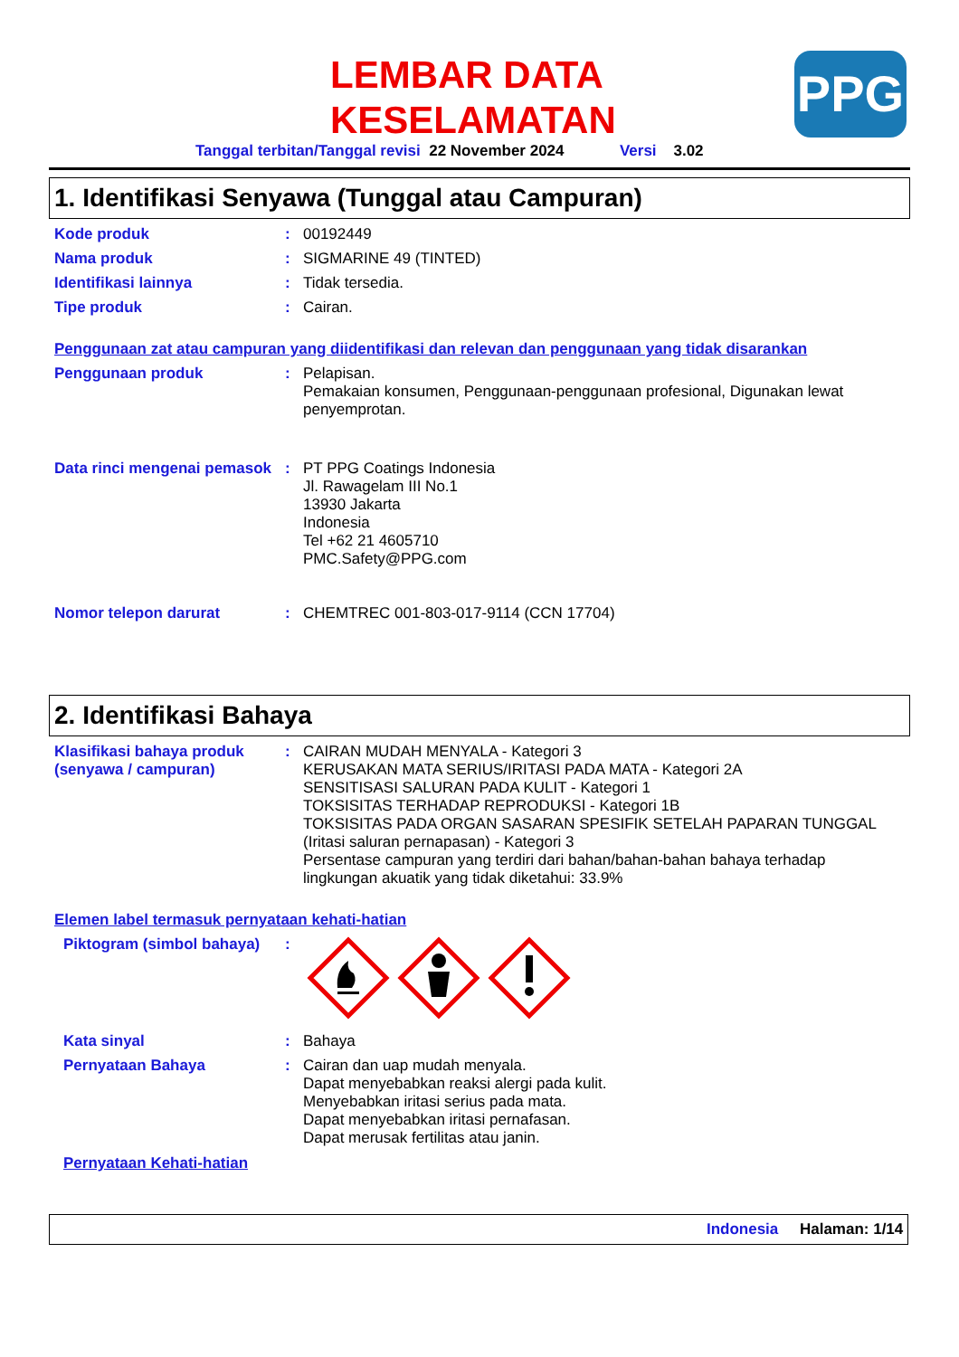LEMBAR DATA
KESELAMATAN
PPG
Tanggal terbitan/Tanggal revisi 22 November 2024 Versi 3.02
1. Identifikasi Senyawa (Tunggal atau Campuran)
Kode produk : 00192449
Nama produk : SIGMARINE 49 (TINTED)
Identifikasi lainnya : Tidak tersedia.
Tipe produk : Cairan.
Penggunaan zat atau campuran yang diidentifikasi dan relevan dan penggunaan yang tidak disarankan
Penggunaan produk : Pelapisan.
Pemakaian konsumen, Penggunaan-penggunaan profesional, Digunakan lewat penyemprotan.
Data rinci mengenai pemasok
: PT PPG Coatings Indonesia
Jl. Rawagelam III No.1
13930 Jakarta
Indonesia
Tel +62 21 4605710
PMC.Safety@PPG.com
Nomor telepon darurat : CHEMTREC 001-803-017-9114 (CCN 17704)
2. Identifikasi Bahaya
Klasifikasi bahaya produk (senyawa / campuran)
: CAIRAN MUDAH MENYALA - Kategori 3
KERUSAKAN MATA SERIUS/IRITASI PADA MATA - Kategori 2A
SENSITISASI SALURAN PADA KULIT - Kategori 1
TOKSISITAS TERHADAP REPRODUKSI - Kategori 1B
TOKSISITAS PADA ORGAN SASARAN SPESIFIK SETELAH PAPARAN TUNGGAL (Iritasi saluran pernapasan) - Kategori 3
Persentase campuran yang terdiri dari bahan/bahan-bahan bahaya terhadap lingkungan akuatik yang tidak diketahui: 33.9%
Elemen label termasuk pernyataan kehati-hatian
Piktogram (simbol bahaya)
:
Kata sinyal : Bahaya
Pernyataan Bahaya : Cairan dan uap mudah menyala.
Dapat menyebabkan reaksi alergi pada kulit.
Menyebabkan iritasi serius pada mata.
Dapat menyebabkan iritasi pernafasan.
Dapat merusak fertilitas atau janin.
Pernyataan Kehati-hatian
Indonesia Halaman: 1/14